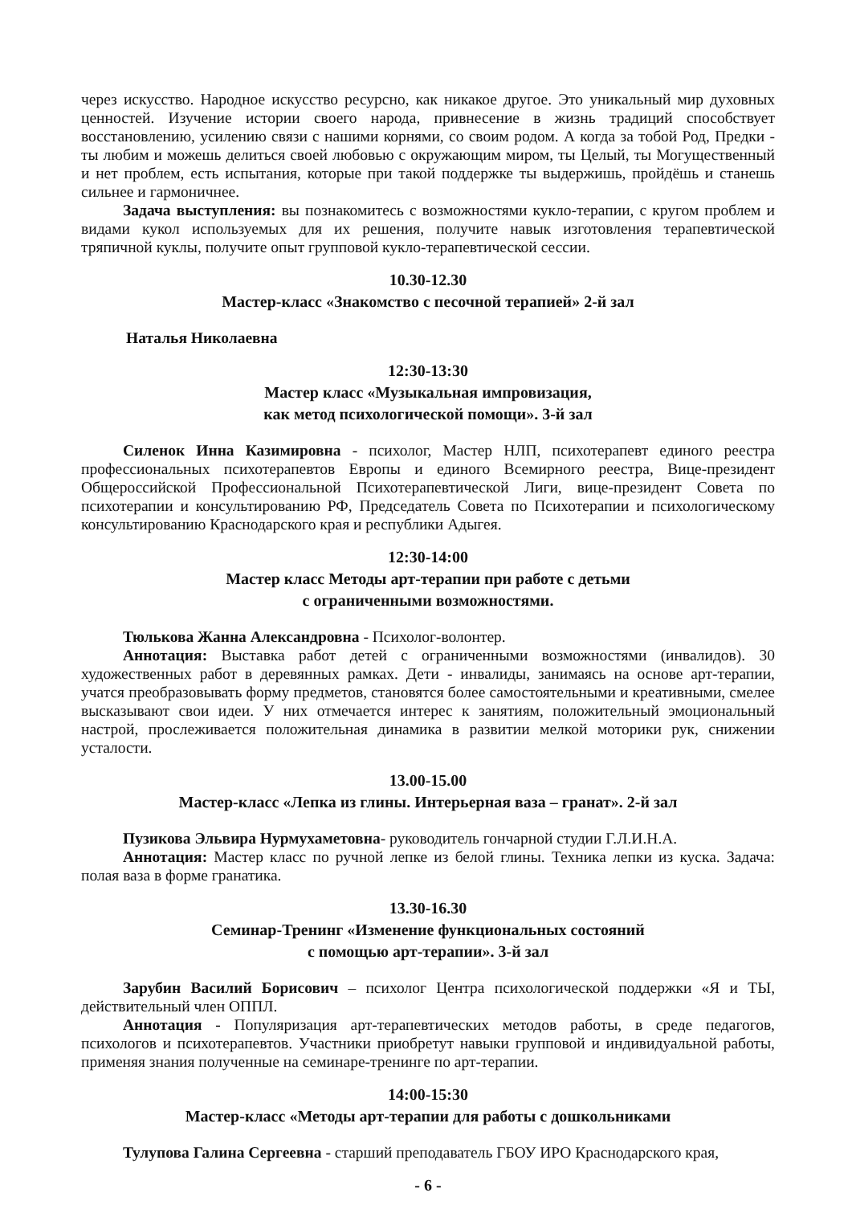через искусство. Народное искусство ресурсно, как никакое другое. Это уникальный мир духовных ценностей. Изучение истории своего народа, привнесение в жизнь традиций способствует восстановлению, усилению связи с нашими корнями, со своим родом. А когда за тобой Род, Предки - ты любим и можешь делиться своей любовью с окружающим миром, ты Целый, ты Могущественный и нет проблем, есть испытания, которые при такой поддержке ты выдержишь, пройдёшь и станешь сильнее и гармоничнее.
Задача выступления: вы познакомитесь с возможностями кукло-терапии, с кругом проблем и видами кукол используемых для их решения, получите навык изготовления терапевтической тряпичной куклы, получите опыт групповой кукло-терапевтической сессии.
10.30-12.30
Мастер-класс «Знакомство с песочной терапией» 2-й зал
Наталья Николаевна
12:30-13:30
Мастер класс «Музыкальная импровизация,
как метод психологической помощи». 3-й зал
Силенок Инна Казимировна - психолог, Мастер НЛП, психотерапевт единого реестра профессиональных психотерапевтов Европы и единого Всемирного реестра, Вице-президент Общероссийской Профессиональной Психотерапевтической Лиги, вице-президент Совета по психотерапии и консультированию РФ, Председатель Совета по Психотерапии и психологическому консультированию Краснодарского края и республики Адыгея.
12:30-14:00
Мастер класс Методы арт-терапии при работе с детьми
с ограниченными возможностями.
Тюлькова Жанна Александровна - Психолог-волонтер.
Аннотация: Выставка работ детей с ограниченными возможностями (инвалидов). 30 художественных работ в деревянных рамках. Дети - инвалиды, занимаясь на основе арт-терапии, учатся преобразовывать форму предметов, становятся более самостоятельными и креативными, смелее высказывают свои идеи. У них отмечается интерес к занятиям, положительный эмоциональный настрой, прослеживается положительная динамика в развитии мелкой моторики рук, снижении усталости.
13.00-15.00
Мастер-класс «Лепка из глины. Интерьерная ваза – гранат». 2-й зал
Пузикова Эльвира Нурмухаметовна- руководитель гончарной студии Г.Л.И.Н.А.
Аннотация: Мастер класс по ручной лепке из белой глины. Техника лепки из куска. Задача: полая ваза в форме гранатика.
13.30-16.30
Семинар-Тренинг «Изменение функциональных состояний
с помощью арт-терапии». 3-й зал
Зарубин Василий Борисович – психолог Центра психологической поддержки «Я и ТЫ, действительный член ОППЛ.
Аннотация - Популяризация арт-терапевтических методов работы, в среде педагогов, психологов и психотерапевтов. Участники приобретут навыки групповой и индивидуальной работы, применяя знания полученные на семинаре-тренинге по арт-терапии.
14:00-15:30
Мастер-класс «Методы арт-терапии для работы с дошкольниками
Тулупова Галина Сергеевна - старший преподаватель ГБОУ ИРО Краснодарского края,
- 6 -